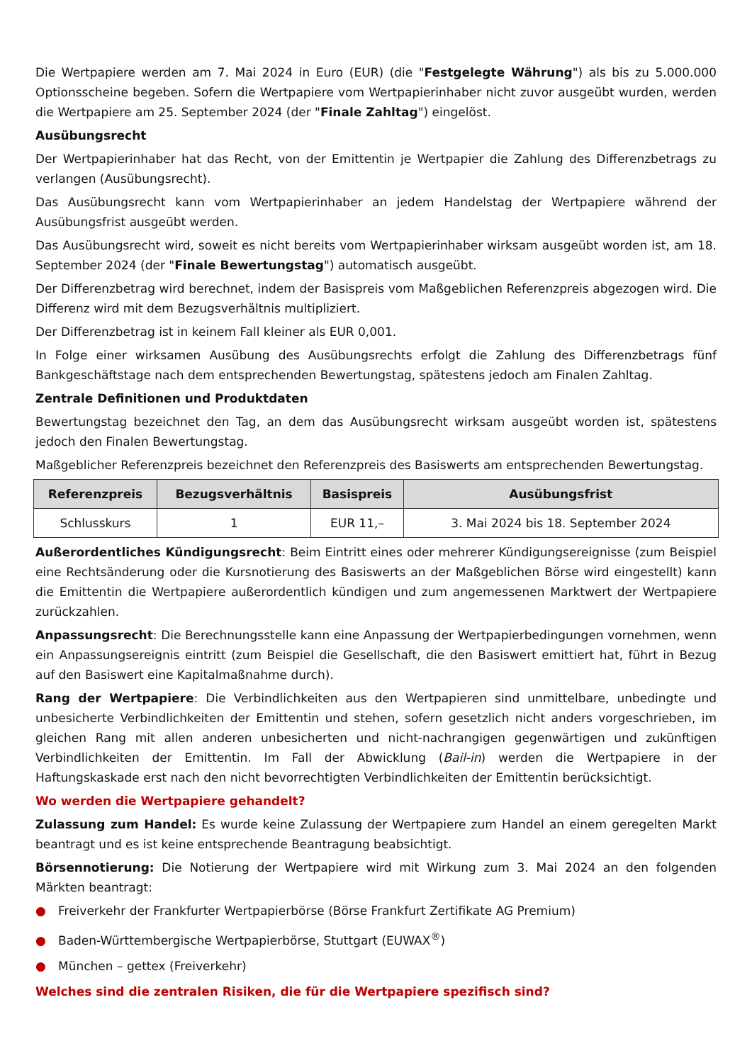Die Wertpapiere werden am 7. Mai 2024 in Euro (EUR) (die "Festgelegte Währung") als bis zu 5.000.000 Optionsscheine begeben. Sofern die Wertpapiere vom Wertpapierinhaber nicht zuvor ausgeübt wurden, werden die Wertpapiere am 25. September 2024 (der "Finale Zahltag") eingelöst.
Ausübungsrecht
Der Wertpapierinhaber hat das Recht, von der Emittentin je Wertpapier die Zahlung des Differenzbetrags zu verlangen (Ausübungsrecht).
Das Ausübungsrecht kann vom Wertpapierinhaber an jedem Handelstag der Wertpapiere während der Ausübungsfrist ausgeübt werden.
Das Ausübungsrecht wird, soweit es nicht bereits vom Wertpapierinhaber wirksam ausgeübt worden ist, am 18. September 2024 (der "Finale Bewertungstag") automatisch ausgeübt.
Der Differenzbetrag wird berechnet, indem der Basispreis vom Maßgeblichen Referenzpreis abgezogen wird. Die Differenz wird mit dem Bezugsverhältnis multipliziert.
Der Differenzbetrag ist in keinem Fall kleiner als EUR 0,001.
In Folge einer wirksamen Ausübung des Ausübungsrechts erfolgt die Zahlung des Differenzbetrags fünf Bankgeschäftstage nach dem entsprechenden Bewertungstag, spätestens jedoch am Finalen Zahltag.
Zentrale Definitionen und Produktdaten
Bewertungstag bezeichnet den Tag, an dem das Ausübungsrecht wirksam ausgeübt worden ist, spätestens jedoch den Finalen Bewertungstag.
Maßgeblicher Referenzpreis bezeichnet den Referenzpreis des Basiswerts am entsprechenden Bewertungstag.
| Referenzpreis | Bezugsverhältnis | Basispreis | Ausübungsfrist |
| --- | --- | --- | --- |
| Schlusskurs | 1 | EUR 11,– | 3. Mai 2024 bis 18. September 2024 |
Außerordentliches Kündigungsrecht: Beim Eintritt eines oder mehrerer Kündigungsereignisse (zum Beispiel eine Rechtsänderung oder die Kursnotierung des Basiswerts an der Maßgeblichen Börse wird eingestellt) kann die Emittentin die Wertpapiere außerordentlich kündigen und zum angemessenen Marktwert der Wertpapiere zurückzahlen.
Anpassungsrecht: Die Berechnungsstelle kann eine Anpassung der Wertpapierbedingungen vornehmen, wenn ein Anpassungsereignis eintritt (zum Beispiel die Gesellschaft, die den Basiswert emittiert hat, führt in Bezug auf den Basiswert eine Kapitalmaßnahme durch).
Rang der Wertpapiere: Die Verbindlichkeiten aus den Wertpapieren sind unmittelbare, unbedingte und unbesicherte Verbindlichkeiten der Emittentin und stehen, sofern gesetzlich nicht anders vorgeschrieben, im gleichen Rang mit allen anderen unbesicherten und nicht-nachrangigen gegenwärtigen und zukünftigen Verbindlichkeiten der Emittentin. Im Fall der Abwicklung (Bail-in) werden die Wertpapiere in der Haftungskaskade erst nach den nicht bevorrechtigten Verbindlichkeiten der Emittentin berücksichtigt.
Wo werden die Wertpapiere gehandelt?
Zulassung zum Handel: Es wurde keine Zulassung der Wertpapiere zum Handel an einem geregelten Markt beantragt und es ist keine entsprechende Beantragung beabsichtigt.
Börsennotierung: Die Notierung der Wertpapiere wird mit Wirkung zum 3. Mai 2024 an den folgenden Märkten beantragt:
● Freiverkehr der Frankfurter Wertpapierbörse (Börse Frankfurt Zertifikate AG Premium)
● Baden-Württembergische Wertpapierbörse, Stuttgart (EUWAX<sup>®</sup>)
● München – gettex (Freiverkehr)
Welches sind die zentralen Risiken, die für die Wertpapiere spezifisch sind?